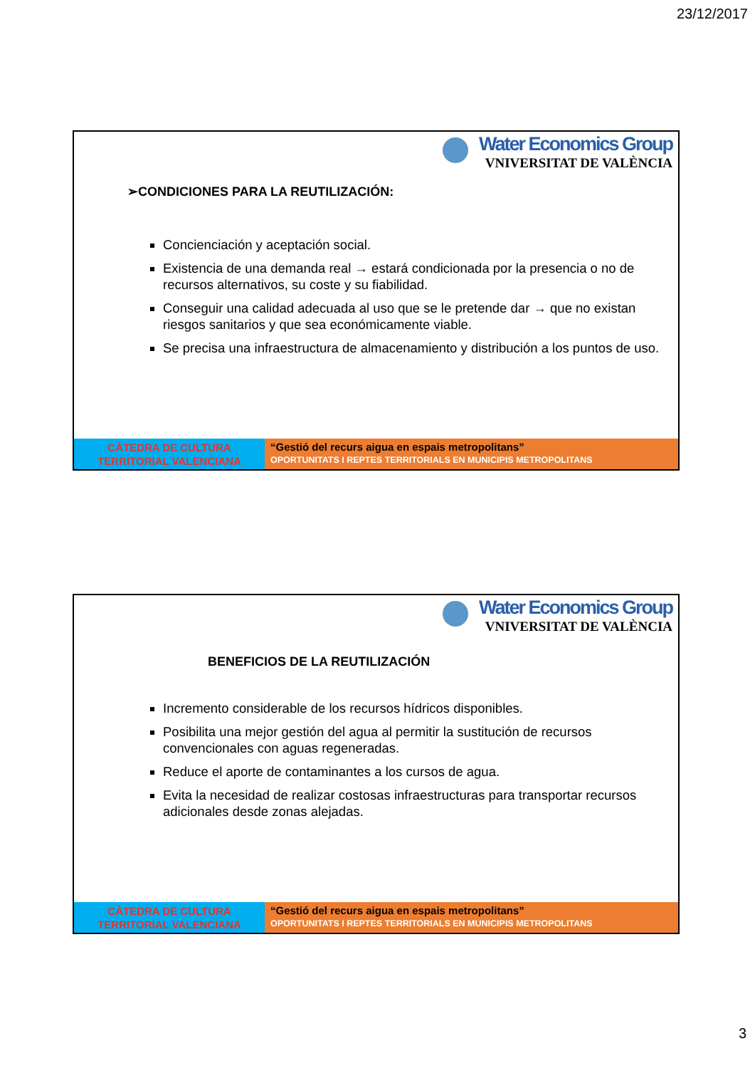23/12/2017
Water Economics Group
VNIVERSITAT DE VALÈNCIA
➢CONDICIONES PARA LA REUTILIZACIÓN:
Concienciación y aceptación social.
Existencia de una demanda real → estará condicionada por la presencia o no de recursos alternativos, su coste y su fiabilidad.
Conseguir una calidad adecuada al uso que se le pretende dar → que no existan riesgos sanitarios y que sea económicamente viable.
Se precisa una infraestructura de almacenamiento y distribución a los puntos de uso.
CÀTEDRA DE CULTURA
TERRITORIAL VALENCIANA
“Gestió del recurs aigua en espais metropolitans”
OPORTUNITATS I REPTES TERRITORIALS EN MUNICIPIS METROPOLITANS
Water Economics Group
VNIVERSITAT DE VALÈNCIA
BENEFICIOS DE LA REUTILIZACIÓN
Incremento considerable de los recursos hídricos disponibles.
Posibilita una mejor gestión del agua al permitir la sustitución de recursos convencionales con aguas regeneradas.
Reduce el aporte de contaminantes a los cursos de agua.
Evita la necesidad de realizar costosas infraestructuras para transportar recursos adicionales desde zonas alejadas.
CÀTEDRA DE CULTURA
TERRITORIAL VALENCIANA
“Gestió del recurs aigua en espais metropolitans”
OPORTUNITATS I REPTES TERRITORIALS EN MUNICIPIS METROPOLITANS
3